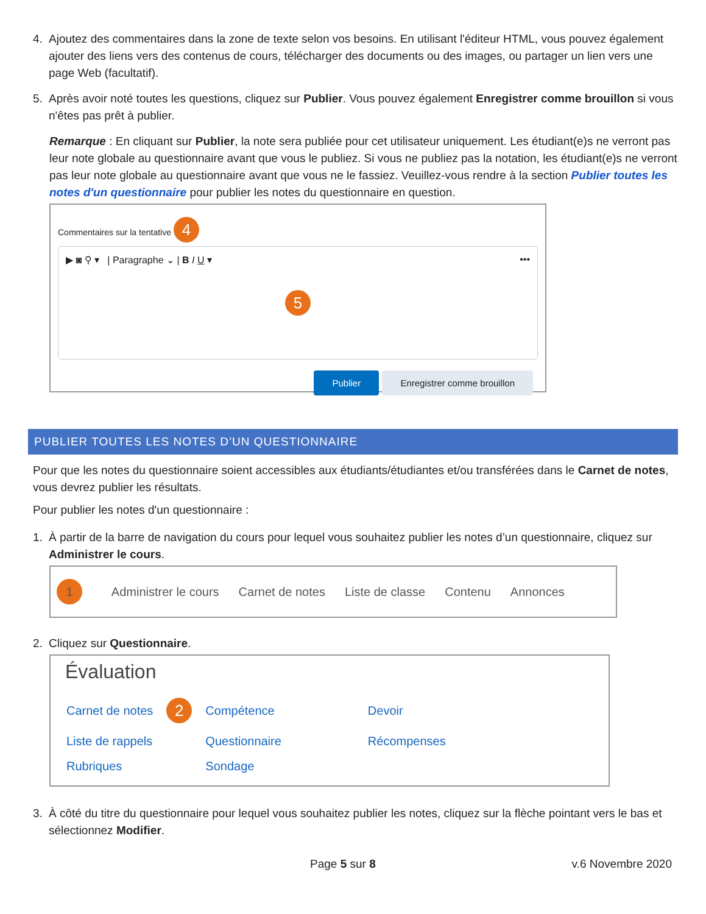4. Ajoutez des commentaires dans la zone de texte selon vos besoins. En utilisant l'éditeur HTML, vous pouvez également ajouter des liens vers des contenus de cours, télécharger des documents ou des images, ou partager un lien vers une page Web (facultatif).
5. Après avoir noté toutes les questions, cliquez sur Publier. Vous pouvez également Enregistrer comme brouillon si vous n'êtes pas prêt à publier.
Remarque : En cliquant sur Publier, la note sera publiée pour cet utilisateur uniquement. Les étudiant(e)s ne verront pas leur note globale au questionnaire avant que vous le publiez. Si vous ne publiez pas la notation, les étudiant(e)s ne verront pas leur note globale au questionnaire avant que vous ne le fassiez. Veuillez-vous rendre à la section Publier toutes les notes d'un questionnaire pour publier les notes du questionnaire en question.
Commentaires sur la tentative 4
▶ ◙ ⚲ ▾ | Paragraphe ⌄ | B I U ▾ •••
5
Publier Enregistrer comme brouillon
PUBLIER TOUTES LES NOTES D’UN QUESTIONNAIRE
Pour que les notes du questionnaire soient accessibles aux étudiants/étudiantes et/ou transférées dans le Carnet de notes, vous devrez publier les résultats.
Pour publier les notes d'un questionnaire :
1. À partir de la barre de navigation du cours pour lequel vous souhaitez publier les notes d’un questionnaire, cliquez sur Administrer le cours.
1 Administrer le cours Carnet de notes Liste de classe Contenu Annonces
2. Cliquez sur Questionnaire.
Évaluation
| Carnet de notes | 2 | Compétence | Devoir |
| Liste de rappels | | Questionnaire | Récompenses |
| Rubriques | | Sondage | |
3. À côté du titre du questionnaire pour lequel vous souhaitez publier les notes, cliquez sur la flèche pointant vers le bas et sélectionnez Modifier.
Page 5 sur 8 v.6 Novembre 2020